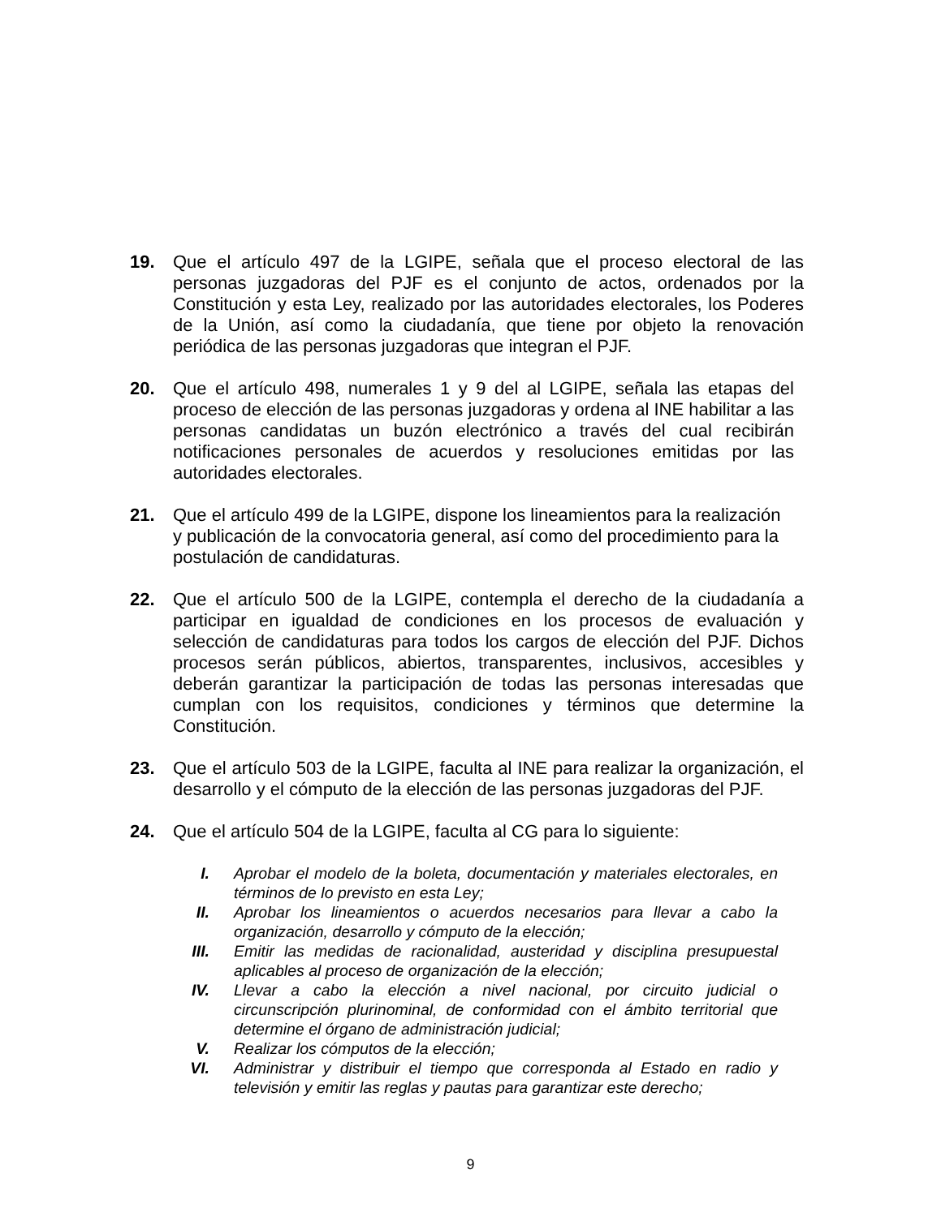19. Que el artículo 497 de la LGIPE, señala que el proceso electoral de las personas juzgadoras del PJF es el conjunto de actos, ordenados por la Constitución y esta Ley, realizado por las autoridades electorales, los Poderes de la Unión, así como la ciudadanía, que tiene por objeto la renovación periódica de las personas juzgadoras que integran el PJF.
20. Que el artículo 498, numerales 1 y 9 del al LGIPE, señala las etapas del proceso de elección de las personas juzgadoras y ordena al INE habilitar a las personas candidatas un buzón electrónico a través del cual recibirán notificaciones personales de acuerdos y resoluciones emitidas por las autoridades electorales.
21. Que el artículo 499 de la LGIPE, dispone los lineamientos para la realización y publicación de la convocatoria general, así como del procedimiento para la postulación de candidaturas.
22. Que el artículo 500 de la LGIPE, contempla el derecho de la ciudadanía a participar en igualdad de condiciones en los procesos de evaluación y selección de candidaturas para todos los cargos de elección del PJF. Dichos procesos serán públicos, abiertos, transparentes, inclusivos, accesibles y deberán garantizar la participación de todas las personas interesadas que cumplan con los requisitos, condiciones y términos que determine la Constitución.
23. Que el artículo 503 de la LGIPE, faculta al INE para realizar la organización, el desarrollo y el cómputo de la elección de las personas juzgadoras del PJF.
24. Que el artículo 504 de la LGIPE, faculta al CG para lo siguiente:
I. Aprobar el modelo de la boleta, documentación y materiales electorales, en términos de lo previsto en esta Ley;
II. Aprobar los lineamientos o acuerdos necesarios para llevar a cabo la organización, desarrollo y cómputo de la elección;
III. Emitir las medidas de racionalidad, austeridad y disciplina presupuestal aplicables al proceso de organización de la elección;
IV. Llevar a cabo la elección a nivel nacional, por circuito judicial o circunscripción plurinominal, de conformidad con el ámbito territorial que determine el órgano de administración judicial;
V. Realizar los cómputos de la elección;
VI. Administrar y distribuir el tiempo que corresponda al Estado en radio y televisión y emitir las reglas y pautas para garantizar este derecho;
9